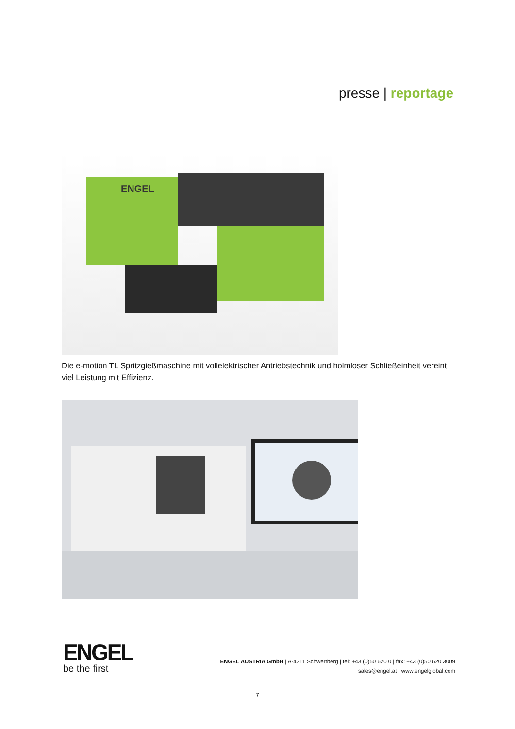presse | reportage
ENGEL
Die e-motion TL Spritzgießmaschine mit vollelektrischer Antriebstechnik und holmloser Schließeinheit vereint viel Leistung mit Effizienz.
ENGEL
be the first
ENGEL AUSTRIA GmbH | A-4311 Schwertberg | tel: +43 (0)50 620 0 | fax: +43 (0)50 620 3009
sales@engel.at | www.engelglobal.com
7